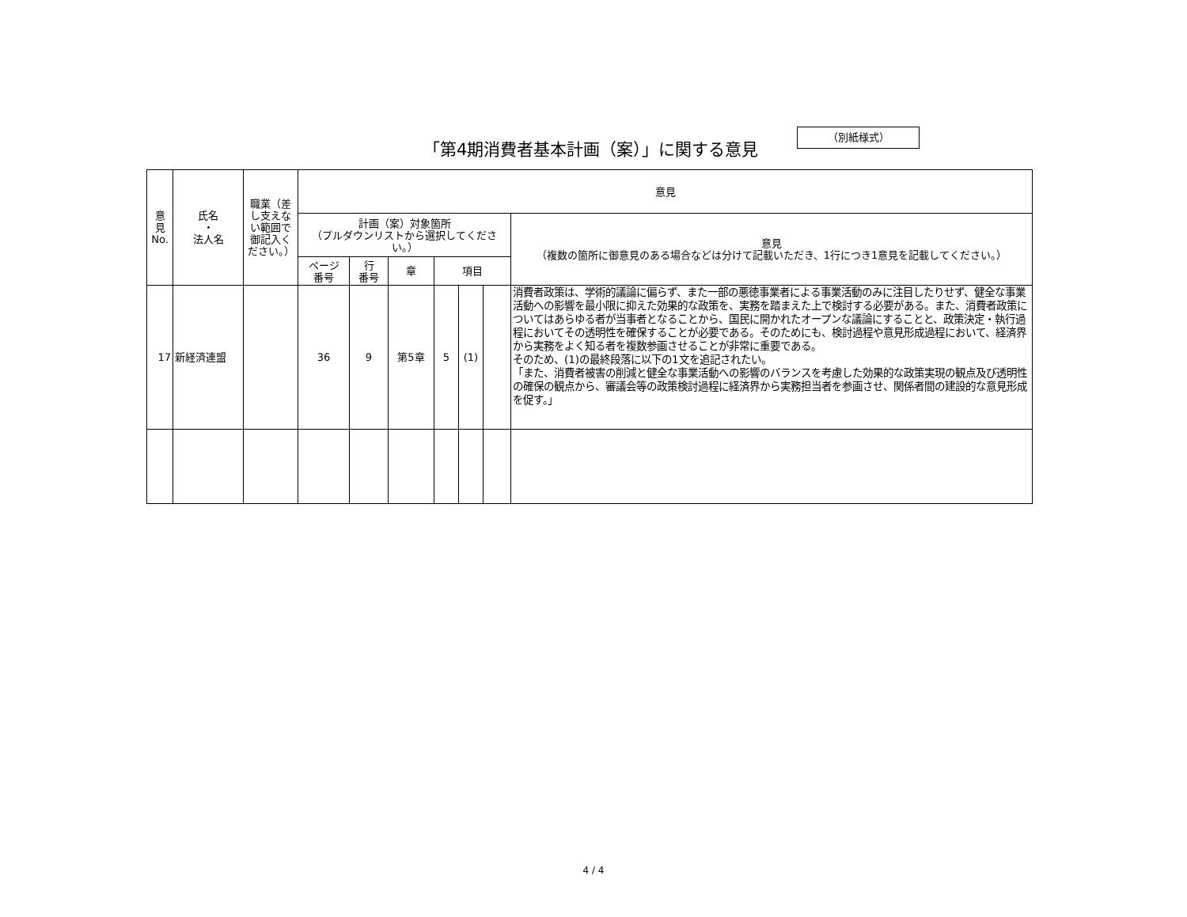「第4期消費者基本計画（案）」に関する意見
（別紙様式）
| 意 見 No. | 氏名 ・ 法人名 | 職業（差し支えない範囲で御記入ください。） | 意見 | | | | | | |
| --- | --- | --- | --- | --- | --- | --- | --- | --- | --- |
| | | | 計画（案）対象箇所 （プルダウンリストから選択してください。） | | | | | | 意見 （複数の箇所に御意見のある場合などは分けて記載いただき、1行につき1意見を記載してください。） |
| | | | ページ 番号 | 行 番号 | 章 | 項目 | | | |
| 17 | 新経済連盟 | | 36 | 9 | 第5章 | 5 | (1) | | 消費者政策は、学術的議論に偏らず、また一部の悪徳事業者による事業活動のみに注目したりせず、健全な事業活動への影響を最小限に抑えた効果的な政策を、実務を踏まえた上で検討する必要がある。また、消費者政策についてはあらゆる者が当事者となることから、国民に開かれたオープンな議論にすることと、政策決定・執行過程においてその透明性を確保することが必要である。そのためにも、検討過程や意見形成過程において、経済界から実務をよく知る者を複数参画させることが非常に重要である。 そのため、(1)の最終段落に以下の1文を追記されたい。 「また、消費者被害の削減と健全な事業活動への影響のバランスを考慮した効果的な政策実現の観点及び透明性の確保の観点から、審議会等の政策検討過程に経済界から実務担当者を参画させ、関係者間の建設的な意見形成を促す。」 |
4 / 4